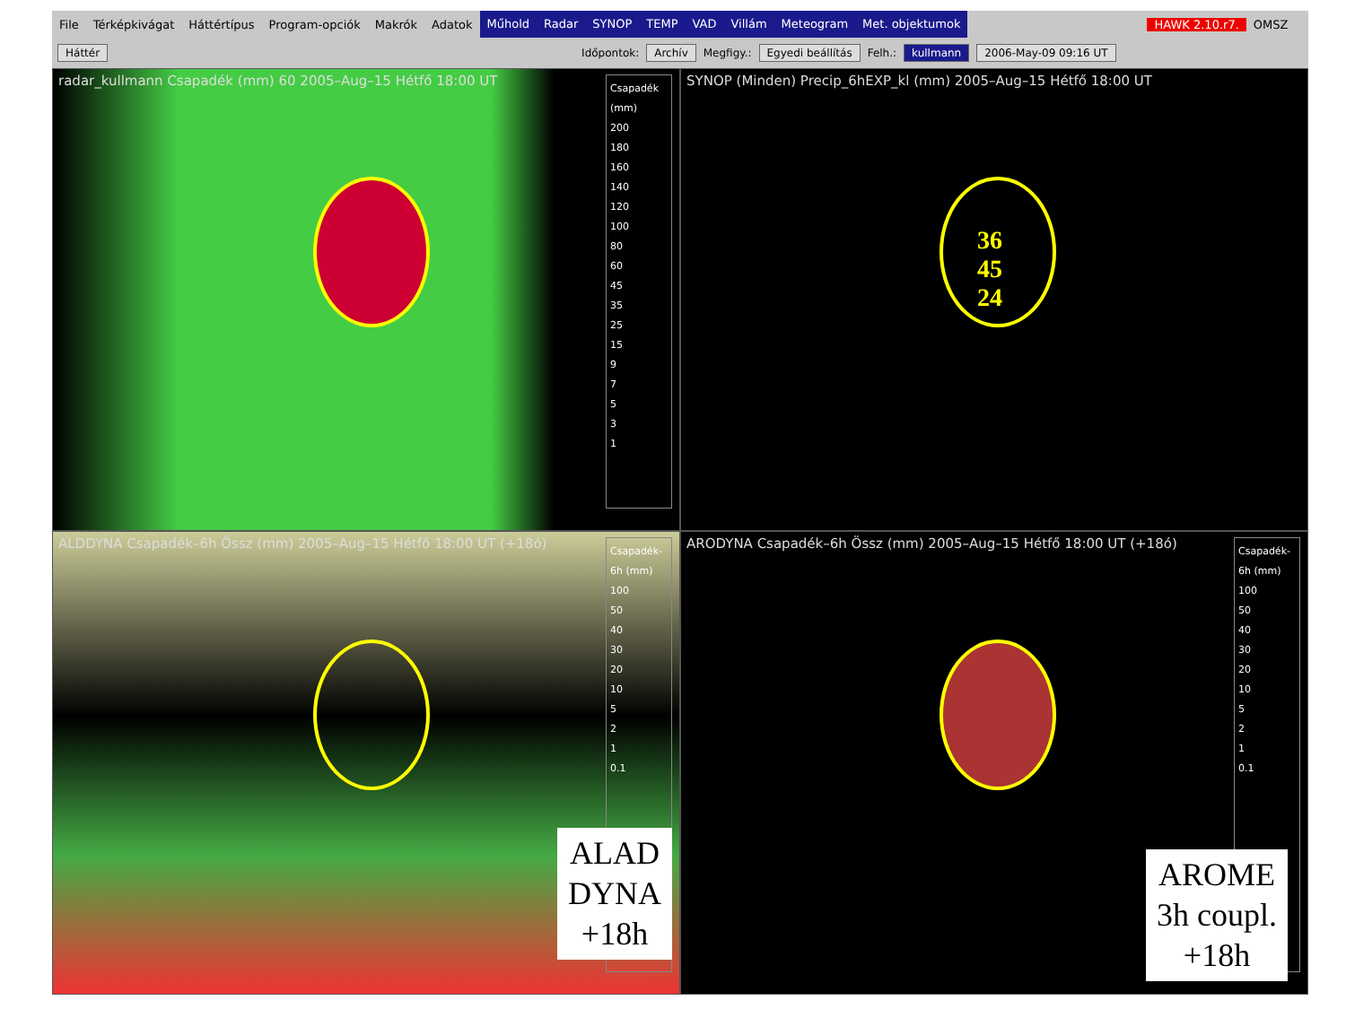File Térképkivágat Háttértípus Program-opciók Makrók Adatok Műhold Radar SYNOP TEMP VAD Villám Meteogram Met. objektumok HAWK 2.10.r7. OMSZ
Háttér Időpontok: Archív Megfigy.: Egyedi beállítás Felh.: kullmann 2006-May-09 09:16 UT
radar_kullmann Csapadék (mm) 60 2005–Aug–15 Hétfő 18:00 UT
Csapadék (mm)
200
180
160
140
120
100
80
60
45
35
25
15
9
7
5
3
1
SYNOP (Minden) Precip_6hEXP_kl (mm) 2005–Aug–15 Hétfő 18:00 UT
36
45
24
ALDDYNA Csapadék–6h Össz (mm) 2005–Aug–15 Hétfő 18:00 UT (+18ó)
Csapadék-6h (mm)
100
50
40
30
20
10
5
2
1
0.1
ALAD
DYNA
+18h
ARODYNA Csapadék–6h Össz (mm) 2005–Aug–15 Hétfő 18:00 UT (+18ó)
Csapadék-6h (mm)
100
50
40
30
20
10
5
2
1
0.1
AROME
3h coupl.
+18h